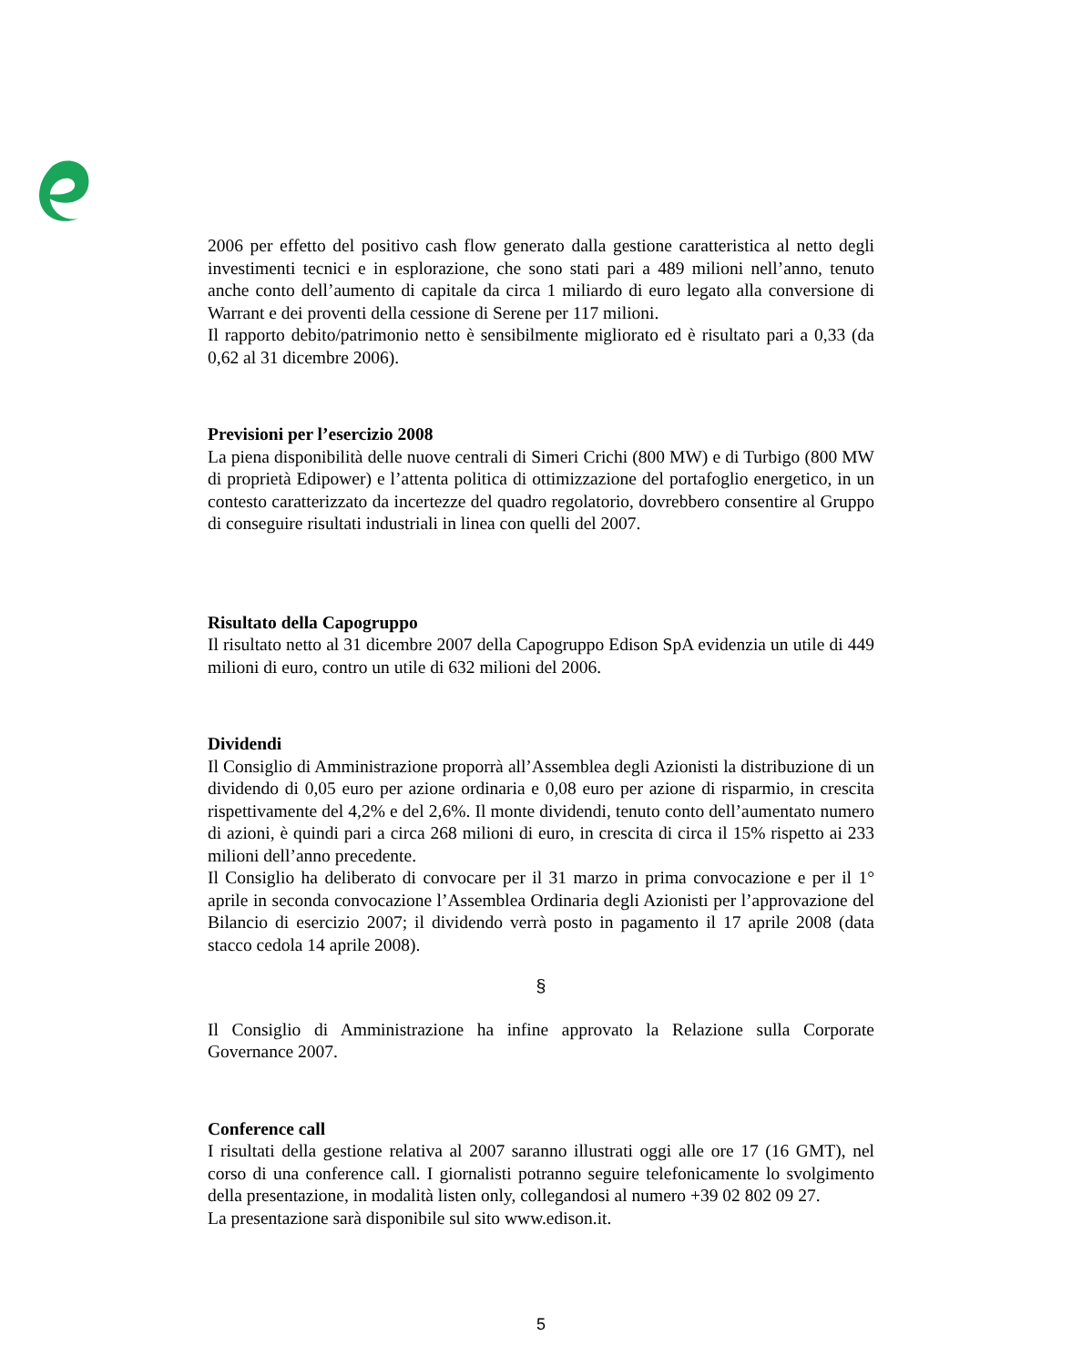2006 per effetto del positivo cash flow generato dalla gestione caratteristica al netto degli investimenti tecnici e in esplorazione, che sono stati pari a 489 milioni nell’anno, tenuto anche conto dell’aumento di capitale da circa 1 miliardo di euro legato alla conversione di Warrant e dei proventi della cessione di Serene per 117 milioni.
Il rapporto debito/patrimonio netto è sensibilmente migliorato ed è risultato pari a 0,33 (da 0,62 al 31 dicembre 2006).
Previsioni per l’esercizio 2008
La piena disponibilità delle nuove centrali di Simeri Crichi (800 MW) e di Turbigo (800 MW di proprietà Edipower) e l’attenta politica di ottimizzazione del portafoglio energetico, in un contesto caratterizzato da incertezze del quadro regolatorio, dovrebbero consentire al Gruppo di conseguire risultati industriali in linea con quelli del 2007.
Risultato della Capogruppo
Il risultato netto al 31 dicembre 2007 della Capogruppo Edison SpA evidenzia un utile di 449 milioni di euro, contro un utile di 632 milioni del 2006.
Dividendi
Il Consiglio di Amministrazione proporrà all’Assemblea degli Azionisti la distribuzione di un dividendo di 0,05 euro per azione ordinaria e 0,08 euro per azione di risparmio, in crescita rispettivamente del 4,2% e del 2,6%. Il monte dividendi, tenuto conto dell’aumentato numero di azioni, è quindi pari a circa 268 milioni di euro, in crescita di circa il 15% rispetto ai 233 milioni dell’anno precedente.
Il Consiglio ha deliberato di convocare per il 31 marzo in prima convocazione e per il 1° aprile in seconda convocazione l’Assemblea Ordinaria degli Azionisti per l’approvazione del Bilancio di esercizio 2007; il dividendo verrà posto in pagamento il 17 aprile 2008 (data stacco cedola 14 aprile 2008).
§
Il Consiglio di Amministrazione ha infine approvato la Relazione sulla Corporate Governance 2007.
Conference call
I risultati della gestione relativa al 2007 saranno illustrati oggi alle ore 17 (16 GMT), nel corso di una conference call. I giornalisti potranno seguire telefonicamente lo svolgimento della presentazione, in modalità listen only, collegandosi al numero +39 02 802 09 27.
La presentazione sarà disponibile sul sito www.edison.it.
5